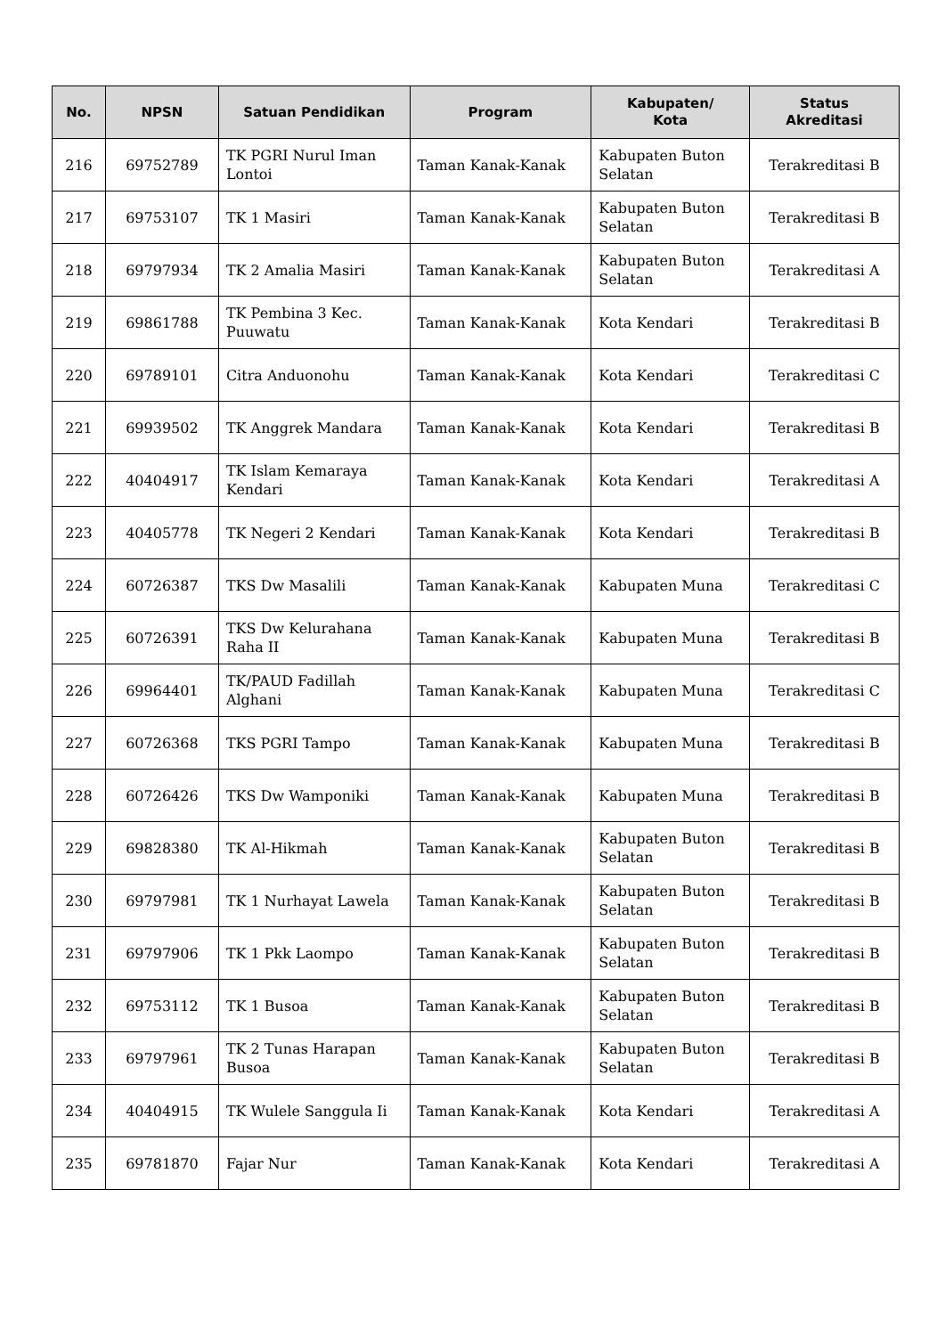| No. | NPSN | Satuan Pendidikan | Program | Kabupaten/ Kota | Status Akreditasi |
| --- | --- | --- | --- | --- | --- |
| 216 | 69752789 | TK PGRI Nurul Iman Lontoi | Taman Kanak-Kanak | Kabupaten Buton Selatan | Terakreditasi B |
| 217 | 69753107 | TK 1 Masiri | Taman Kanak-Kanak | Kabupaten Buton Selatan | Terakreditasi B |
| 218 | 69797934 | TK 2 Amalia Masiri | Taman Kanak-Kanak | Kabupaten Buton Selatan | Terakreditasi A |
| 219 | 69861788 | TK Pembina 3 Kec. Puuwatu | Taman Kanak-Kanak | Kota Kendari | Terakreditasi B |
| 220 | 69789101 | Citra Anduonohu | Taman Kanak-Kanak | Kota Kendari | Terakreditasi C |
| 221 | 69939502 | TK Anggrek Mandara | Taman Kanak-Kanak | Kota Kendari | Terakreditasi B |
| 222 | 40404917 | TK Islam Kemaraya Kendari | Taman Kanak-Kanak | Kota Kendari | Terakreditasi A |
| 223 | 40405778 | TK Negeri 2 Kendari | Taman Kanak-Kanak | Kota Kendari | Terakreditasi B |
| 224 | 60726387 | TKS Dw Masalili | Taman Kanak-Kanak | Kabupaten Muna | Terakreditasi C |
| 225 | 60726391 | TKS Dw Kelurahana Raha II | Taman Kanak-Kanak | Kabupaten Muna | Terakreditasi B |
| 226 | 69964401 | TK/PAUD Fadillah Alghani | Taman Kanak-Kanak | Kabupaten Muna | Terakreditasi C |
| 227 | 60726368 | TKS PGRI Tampo | Taman Kanak-Kanak | Kabupaten Muna | Terakreditasi B |
| 228 | 60726426 | TKS Dw Wamponiki | Taman Kanak-Kanak | Kabupaten Muna | Terakreditasi B |
| 229 | 69828380 | TK Al-Hikmah | Taman Kanak-Kanak | Kabupaten Buton Selatan | Terakreditasi B |
| 230 | 69797981 | TK 1 Nurhayat Lawela | Taman Kanak-Kanak | Kabupaten Buton Selatan | Terakreditasi B |
| 231 | 69797906 | TK 1 Pkk Laompo | Taman Kanak-Kanak | Kabupaten Buton Selatan | Terakreditasi B |
| 232 | 69753112 | TK 1 Busoa | Taman Kanak-Kanak | Kabupaten Buton Selatan | Terakreditasi B |
| 233 | 69797961 | TK 2 Tunas Harapan Busoa | Taman Kanak-Kanak | Kabupaten Buton Selatan | Terakreditasi B |
| 234 | 40404915 | TK Wulele Sanggula Ii | Taman Kanak-Kanak | Kota Kendari | Terakreditasi A |
| 235 | 69781870 | Fajar Nur | Taman Kanak-Kanak | Kota Kendari | Terakreditasi A |